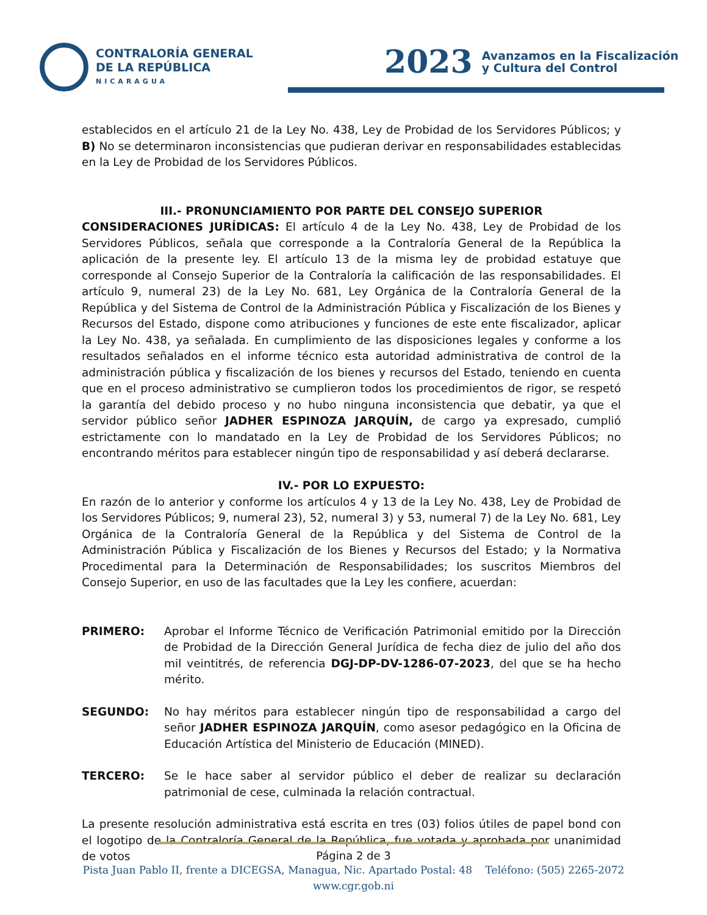CONTRALORÍA GENERAL
DE LA REPÚBLICA
NICARAGUA
2023 Avanzamos en la Fiscalización
y Cultura del Control
establecidos en el artículo 21 de la Ley No. 438, Ley de Probidad de los Servidores Públicos; y B) No se determinaron inconsistencias que pudieran derivar en responsabilidades establecidas en la Ley de Probidad de los Servidores Públicos.
III.- PRONUNCIAMIENTO POR PARTE DEL CONSEJO SUPERIOR
CONSIDERACIONES JURÍDICAS: El artículo 4 de la Ley No. 438, Ley de Probidad de los Servidores Públicos, señala que corresponde a la Contraloría General de la República la aplicación de la presente ley. El artículo 13 de la misma ley de probidad estatuye que corresponde al Consejo Superior de la Contraloría la calificación de las responsabilidades. El artículo 9, numeral 23) de la Ley No. 681, Ley Orgánica de la Contraloría General de la República y del Sistema de Control de la Administración Pública y Fiscalización de los Bienes y Recursos del Estado, dispone como atribuciones y funciones de este ente fiscalizador, aplicar la Ley No. 438, ya señalada. En cumplimiento de las disposiciones legales y conforme a los resultados señalados en el informe técnico esta autoridad administrativa de control de la administración pública y fiscalización de los bienes y recursos del Estado, teniendo en cuenta que en el proceso administrativo se cumplieron todos los procedimientos de rigor, se respetó la garantía del debido proceso y no hubo ninguna inconsistencia que debatir, ya que el servidor público señor JADHER ESPINOZA JARQUÍN, de cargo ya expresado, cumplió estrictamente con lo mandatado en la Ley de Probidad de los Servidores Públicos; no encontrando méritos para establecer ningún tipo de responsabilidad y así deberá declararse.
IV.- POR LO EXPUESTO:
En razón de lo anterior y conforme los artículos 4 y 13 de la Ley No. 438, Ley de Probidad de los Servidores Públicos; 9, numeral 23), 52, numeral 3) y 53, numeral 7) de la Ley No. 681, Ley Orgánica de la Contraloría General de la República y del Sistema de Control de la Administración Pública y Fiscalización de los Bienes y Recursos del Estado; y la Normativa Procedimental para la Determinación de Responsabilidades; los suscritos Miembros del Consejo Superior, en uso de las facultades que la Ley les confiere, acuerdan:
PRIMERO: Aprobar el Informe Técnico de Verificación Patrimonial emitido por la Dirección de Probidad de la Dirección General Jurídica de fecha diez de julio del año dos mil veintitrés, de referencia DGJ-DP-DV-1286-07-2023, del que se ha hecho mérito.
SEGUNDO: No hay méritos para establecer ningún tipo de responsabilidad a cargo del señor JADHER ESPINOZA JARQUÍN, como asesor pedagógico en la Oficina de Educación Artística del Ministerio de Educación (MINED).
TERCERO: Se le hace saber al servidor público el deber de realizar su declaración patrimonial de cese, culminada la relación contractual.
La presente resolución administrativa está escrita en tres (03) folios útiles de papel bond con el logotipo de la Contraloría General de la República, fue votada y aprobada por unanimidad de votos
Página 2 de 3
Pista Juan Pablo II, frente a DICEGSA, Managua, Nic. Apartado Postal: 48 Teléfono: (505) 2265-2072
www.cgr.gob.ni